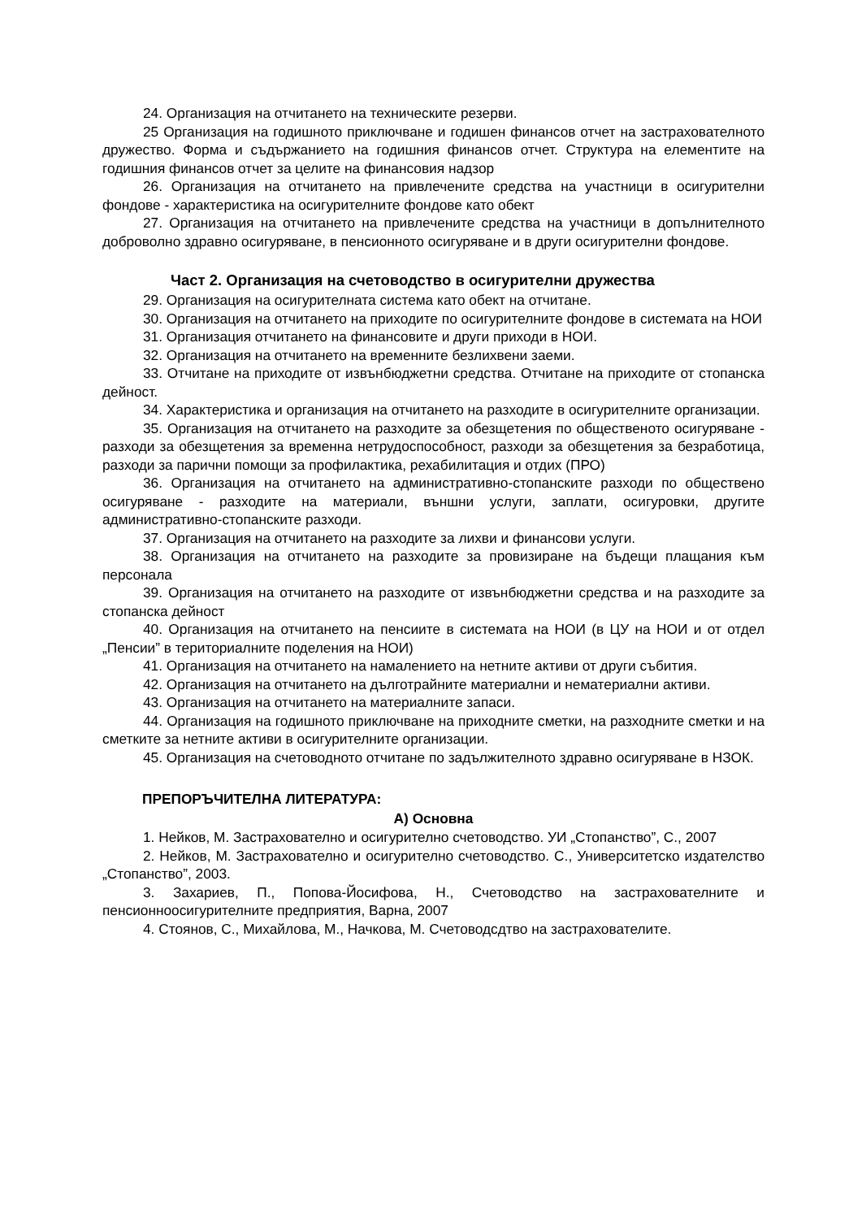24. Организация на отчитането на техническите резерви.
25 Организация на годишното приключване и годишен финансов отчет на застрахователното дружество. Форма и съдържанието на годишния финансов отчет. Структура на елементите на годишния финансов отчет за целите на финансовия надзор
26. Организация на отчитането на привлечените средства на участници в осигурителни фондове - характеристика на осигурителните фондове като обект
27. Организация на отчитането на привлечените средства на участници в допълнителното доброволно здравно осигуряване, в пенсионното осигуряване и в други осигурителни фондове.
Част 2. Организация на счетоводство в осигурителни дружества
29. Организация на осигурителната система като обект на отчитане.
30. Организация на отчитането на приходите по осигурителните фондове в системата на НОИ
31. Организация отчитането на финансовите и други приходи в НОИ.
32. Организация на отчитането на временните безлихвени заеми.
33. Отчитане на приходите от извънбюджетни средства. Отчитане на приходите от стопанска дейност.
34. Характеристика и организация на отчитането на разходите в осигурителните организации.
35. Организация на отчитането на разходите за обезщетения по общественото осигуряване - разходи за обезщетения за временна нетрудоспособност, разходи за обезщетения за безработица, разходи за парични помощи за профилактика, рехабилитация и отдих (ПРО)
36. Организация на отчитането на административно-стопанските разходи по обществено осигуряване - разходите на материали, външни услуги, заплати, осигуровки, другите административно-стопанските разходи.
37. Организация на отчитането на разходите за лихви и финансови услуги.
38. Организация на отчитането на разходите за провизиране на бъдещи плащания към персонала
39. Организация на отчитането на разходите от извънбюджетни средства и на разходите за стопанска дейност
40. Организация на отчитането на пенсиите в системата на НОИ (в ЦУ на НОИ и от отдел „Пенсии” в териториалните поделения на НОИ)
41. Организация на отчитането на намалението на нетните активи от други събития.
42. Организация на отчитането на дълготрайните материални и нематериални активи.
43. Организация на отчитането на материалните запаси.
44. Организация на годишното приключване на приходните сметки, на разходните сметки и на сметките за нетните активи в осигурителните организации.
45. Организация на счетоводното отчитане по задължителното здравно осигуряване в НЗОК.
ПРЕПОРЪЧИТЕЛНА ЛИТЕРАТУРА:
А) Основна
1. Нейков, М. Застрахователно и осигурително счетоводство. УИ „Стопанство”, С., 2007
2. Нейков, М. Застрахователно и осигурително счетоводство. С., Университетско издателство „Стопанство”, 2003.
3. Захариев, П., Попова-Йосифова, Н., Счетоводство на застрахователните и пенсионноосигурителните предприятия, Варна, 2007
4. Стоянов, С., Михайлова, М., Начкова, М. Счетоводсдтво на застрахователите.